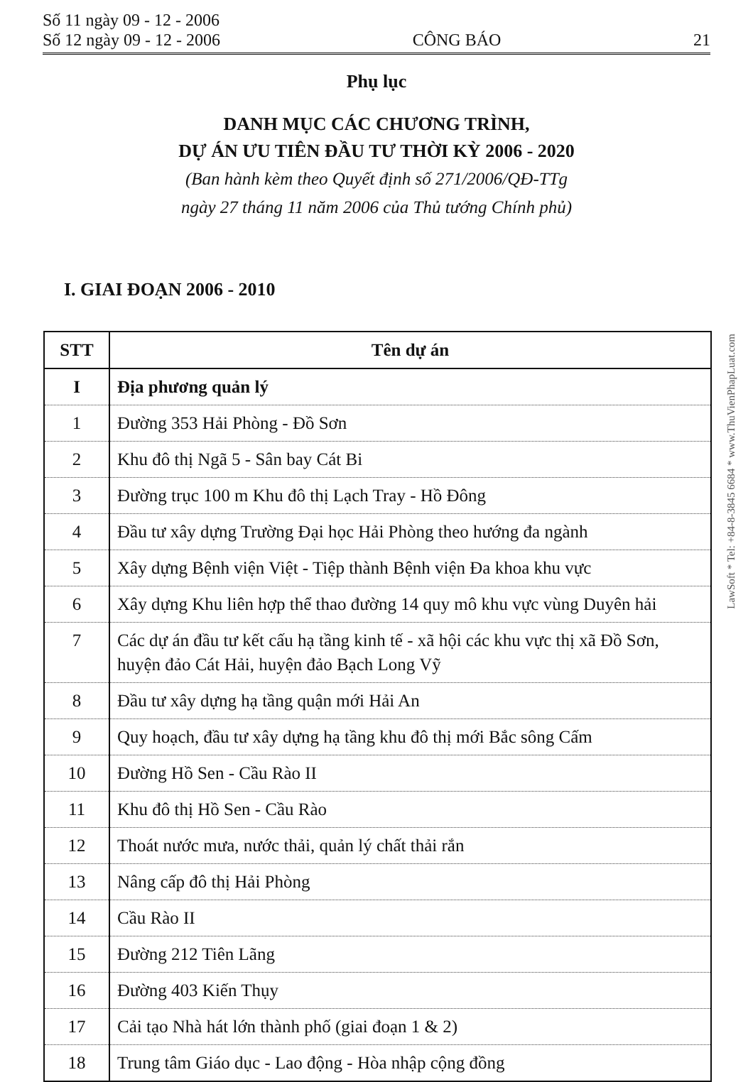Số 11 ngày 09 - 12 - 2006
Số 12 ngày 09 - 12 - 2006
CÔNG BÁO
21
Phụ lục
DANH MỤC CÁC CHƯƠNG TRÌNH,
DỰ ÁN ƯU TIÊN ĐẦU TƯ THỜI KỲ 2006 - 2020
(Ban hành kèm theo Quyết định số 271/2006/QĐ-TTg
ngày 27 tháng 11 năm 2006 của Thủ tướng Chính phủ)
I. GIAI ĐOẠN 2006 - 2010
| STT | Tên dự án |
| --- | --- |
| I | Địa phương quản lý |
| 1 | Đường 353 Hải Phòng - Đồ Sơn |
| 2 | Khu đô thị Ngã 5 - Sân bay Cát Bi |
| 3 | Đường trục 100 m Khu đô thị Lạch Tray - Hồ Đông |
| 4 | Đầu tư xây dựng Trường Đại học Hải Phòng theo hướng đa ngành |
| 5 | Xây dựng Bệnh viện Việt - Tiệp thành Bệnh viện Đa khoa khu vực |
| 6 | Xây dựng Khu liên hợp thể thao đường 14 quy mô khu vực vùng Duyên hải |
| 7 | Các dự án đầu tư kết cấu hạ tầng kinh tế - xã hội các khu vực thị xã Đồ Sơn, huyện đảo Cát Hải, huyện đảo Bạch Long Vỹ |
| 8 | Đầu tư xây dựng hạ tầng quận mới Hải An |
| 9 | Quy hoạch, đầu tư xây dựng hạ tầng khu đô thị mới Bắc sông Cấm |
| 10 | Đường Hồ Sen - Cầu Rào II |
| 11 | Khu đô thị Hồ Sen - Cầu Rào |
| 12 | Thoát nước mưa, nước thải, quản lý chất thải rắn |
| 13 | Nâng cấp đô thị Hải Phòng |
| 14 | Cầu Rào II |
| 15 | Đường 212 Tiên Lãng |
| 16 | Đường 403 Kiến Thụy |
| 17 | Cải tạo Nhà hát lớn thành phố (giai đoạn 1 & 2) |
| 18 | Trung tâm Giáo dục - Lao động - Hòa nhập cộng đồng |
LawSoft * Tel: +84-8-3845 6684 * www.ThuVienPhapLuat.com